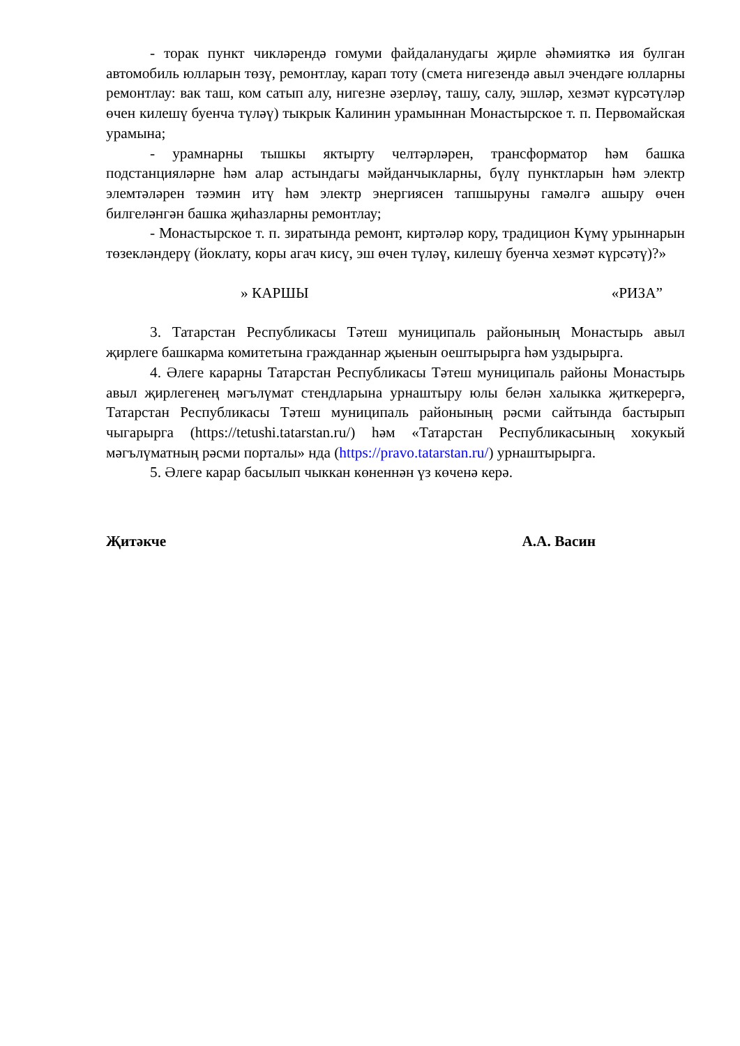- торак пункт чикләрендә гомуми файдаланудагы җирле әһәмияткә ия булган автомобиль юлларын төзү, ремонтлау, карап тоту (смета нигезендә авыл эчендәге юлларны ремонтлау: вак таш, ком сатып алу, нигезне әзерләү, ташу, салу, эшләр, хезмәт күрсәтүләр өчен килешү буенча түләү) тыкрык Калинин урамыннан Монастырское т. п. Первомайская урамына;
- урамнарны тышкы яктырту челтәрләрен, трансформатор һәм башка подстанцияләрне һәм алар астындагы мәйданчыкларны, бүлү пунктларын һәм электр элемтәләрен тәэмин итү һәм электр энергиясен тапшыруны гамәлгә ашыру өчен билгеләнгән башка җиһазларны ремонтлау;
- Монастырское т. п. зиратында ремонт, киртәләр кору, традицион Күмү урыннарын төзекләндерү (йоклату, коры агач кисү, эш өчен түләү, килешү буенча хезмәт күрсәтү)?»
» КАРШЫ «РИЗА”
3. Татарстан Республикасы Тәтеш муниципаль районының Монастырь авыл җирлеге башкарма комитетына гражданнар җыенын оештырырга һәм уздырырга.
4. Әлеге карарны Татарстан Республикасы Тәтеш муниципаль районы Монастырь авыл җирлегенең мәгълүмат стендларына урнаштыру юлы белән халыкка җиткерергә, Татарстан Республикасы Тәтеш муниципаль районының рәсми сайтында бастырып чыгарырга (https://tetushi.tatarstan.ru/) һәм «Татарстан Республикасының хокукый мәгълүматның рәсми порталы» нда (https://pravo.tatarstan.ru/) урнаштырырга.
5. Әлеге карар басылып чыккан көненнән үз көченә керә.
Җитәкче А.А. Васин